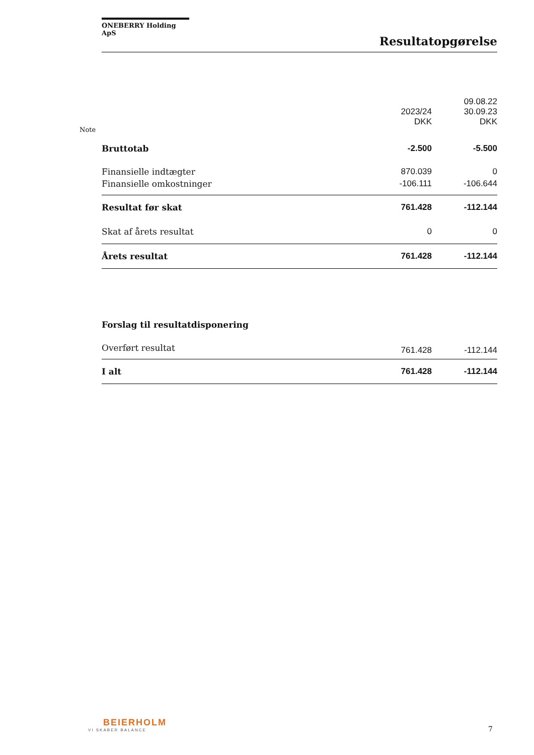ONEBERRY Holding ApS
Resultatopgørelse
Note
| | 2023/24 DKK | 09.08.22 30.09.23 DKK |
| --- | --- | --- |
| Bruttotab | -2.500 | -5.500 |
| Finansielle indtægter | 870.039 | 0 |
| Finansielle omkostninger | -106.111 | -106.644 |
| Resultat før skat | 761.428 | -112.144 |
| Skat af årets resultat | 0 | 0 |
| Årets resultat | 761.428 | -112.144 |
| Forslag til resultatdisponering | | |
| Overført resultat | 761.428 | -112.144 |
| I alt | 761.428 | -112.144 |
BEIERHOLM
VI SKABER BALANCE
7